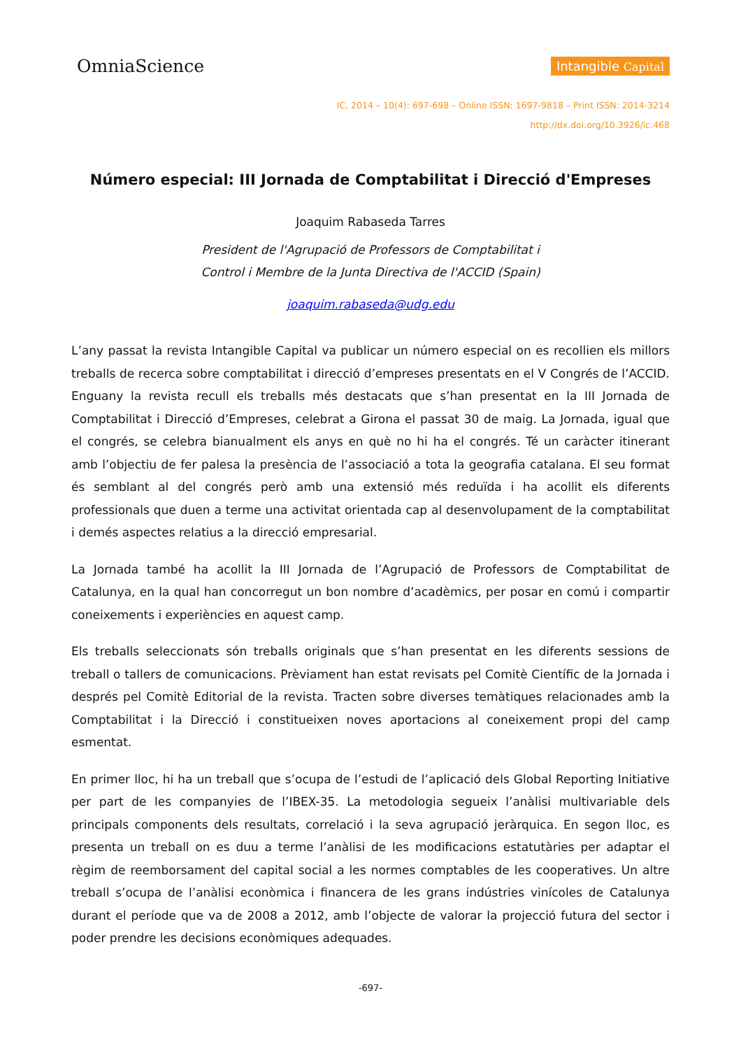OmniaScience
Intangible Capital
IC, 2014 – 10(4): 697-698 – Online ISSN: 1697-9818 – Print ISSN: 2014-3214
http://dx.doi.org/10.3926/ic.468
Número especial: III Jornada de Comptabilitat i Direcció d'Empreses
Joaquim Rabaseda Tarres
President de l'Agrupació de Professors de Comptabilitat i
Control i Membre de la Junta Directiva de l'ACCID (Spain)
joaquim.rabaseda@udg.edu
L’any passat la revista Intangible Capital va publicar un número especial on es recollien els millors treballs de recerca sobre comptabilitat i direcció d’empreses presentats en el V Congrés de l’ACCID. Enguany la revista recull els treballs més destacats que s’han presentat en la III Jornada de Comptabilitat i Direcció d’Empreses, celebrat a Girona el passat 30 de maig. La Jornada, igual que el congrés, se celebra bianualment els anys en què no hi ha el congrés. Té un caràcter itinerant amb l’objectiu de fer palesa la presència de l’associació a tota la geografia catalana. El seu format és semblant al del congrés però amb una extensió més reduïda i ha acollit els diferents professionals que duen a terme una activitat orientada cap al desenvolupament de la comptabilitat i demés aspectes relatius a la direcció empresarial.
La Jornada també ha acollit la III Jornada de l’Agrupació de Professors de Comptabilitat de Catalunya, en la qual han concorregut un bon nombre d’acadèmics, per posar en comú i compartir coneixements i experiències en aquest camp.
Els treballs seleccionats són treballs originals que s’han presentat en les diferents sessions de treball o tallers de comunicacions. Prèviament han estat revisats pel Comitè Científic de la Jornada i després pel Comitè Editorial de la revista. Tracten sobre diverses temàtiques relacionades amb la Comptabilitat i la Direcció i constitueixen noves aportacions al coneixement propi del camp esmentat.
En primer lloc, hi ha un treball que s’ocupa de l’estudi de l’aplicació dels Global Reporting Initiative per part de les companyies de l’IBEX-35. La metodologia segueix l’anàlisi multivariable dels principals components dels resultats, correlació i la seva agrupació jeràrquica. En segon lloc, es presenta un treball on es duu a terme l’anàlisi de les modificacions estatutàries per adaptar el règim de reemborsament del capital social a les normes comptables de les cooperatives. Un altre treball s’ocupa de l’anàlisi econòmica i financera de les grans indústries vinícoles de Catalunya durant el període que va de 2008 a 2012, amb l’objecte de valorar la projecció futura del sector i poder prendre les decisions econòmiques adequades.
-697-